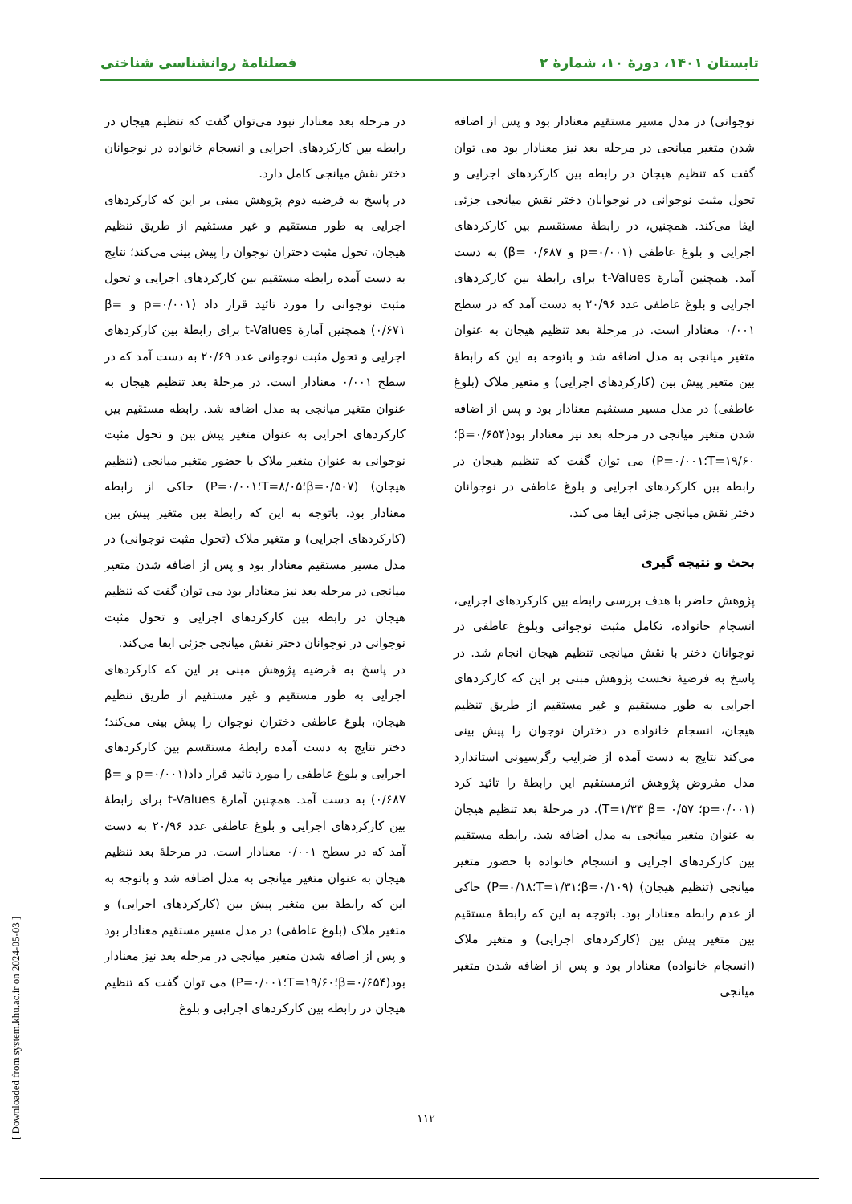تابستان ۱۴۰۱، دورهٔ ۱۰، شمارهٔ ۲ فصلنامهٔ روانشناسی شناختی
نوجوانی) در مدل مسیر مستقیم معنادار بود و پس از اضافه شدن متغیر میانجی در مرحله بعد نیز معنادار بود می توان گفت که تنظیم هیجان در رابطه بین کارکردهای اجرایی و تحول مثبت نوجوانی در نوجوانان دختر نقش میانجی جزئی ایفا می‌کند. همچنین، در رابطهٔ مستقسم بین کارکردهای اجرایی و بلوغ عاطفی (p=۰/۰۰۱ و β= ۰/۶۸۷) به دست آمد. همچنین آمارهٔ t-Values برای رابطهٔ بین کارکردهای اجرایی و بلوغ عاطفی عدد ۲۰/۹۶ به دست آمد که در سطح ۰/۰۰۱ معنادار است. در مرحلهٔ بعد تنظیم هیجان به عنوان متغیر میانجی به مدل اضافه شد و باتوجه به این که رابطهٔ بین متغیر پیش بین (کارکردهای اجرایی) و متغیر ملاک (بلوغ عاطفی) در مدل مسیر مستقیم معنادار بود و پس از اضافه شدن متغیر میانجی در مرحله بعد نیز معنادار بود(β=۰/۶۵۴؛T=۱۹/۶۰؛P=۰/۰۰۱) می توان گفت که تنظیم هیجان در رابطه بین کارکردهای اجرایی و بلوغ عاطفی در نوجوانان دختر نقش میانجی جزئی ایفا می کند.
بحث و نتیجه گیری
پژوهش حاضر با هدف بررسی رابطه بین کارکردهای اجرایی، انسجام خانواده، تکامل مثبت نوجوانی وبلوغ عاطفی در نوجوانان دختر با نقش میانجی تنظیم هیجان انجام شد. در پاسخ به فرضیهٔ نخست پژوهش مبنی بر این که کارکردهای اجرایی به طور مستقیم و غیر مستقیم از طریق تنظیم هیجان، انسجام خانواده در دختران نوجوان را پیش بینی می‌کند نتایج به دست آمده از ضرایب رگرسیونی استاندارد مدل مفروض پژوهش اثرمستقیم این رابطهٔ را تائید کرد (p=۰/۰۰۱؛ T=۱/۳۳ β= ۰/۵۷). در مرحلهٔ بعد تنظیم هیجان به عنوان متغیر میانجی به مدل اضافه شد. رابطه مستقیم بین کارکردهای اجرایی و انسجام خانواده با حضور متغیر میانجی (تنظیم هیجان) (β=۰/۱۰۹؛T=۱/۳۱؛P=۰/۱۸) حاکی از عدم رابطه معنادار بود. باتوجه به این که رابطهٔ مستقیم بین متغیر پیش بین (کارکردهای اجرایی) و متغیر ملاک (انسجام خانواده) معنادار بود و پس از اضافه شدن متغیر میانجی
در مرحله بعد معنادار نبود می‌توان گفت که تنظیم هیجان در رابطه بین کارکردهای اجرایی و انسجام خانواده در نوجوانان دختر نقش میانجی کامل دارد.
در پاسخ به فرضیه دوم پژوهش مبنی بر این که کارکردهای اجرایی به طور مستقیم و غیر مستقیم از طریق تنظیم هیجان، تحول مثبت دختران نوجوان را پیش بینی می‌کند؛ نتایج به دست آمده رابطه مستقیم بین کارکردهای اجرایی و تحول مثبت نوجوانی را مورد تائید قرار داد (p=۰/۰۰۱ و β= ۰/۶۷۱) همچنین آمارهٔ t-Values برای رابطهٔ بین کارکردهای اجرایی و تحول مثبت نوجوانی عدد ۲۰/۶۹ به دست آمد که در سطح ۰/۰۰۱ معنادار است. در مرحلهٔ بعد تنظیم هیجان به عنوان متغیر میانجی به مدل اضافه شد. رابطه مستقیم بین کارکردهای اجرایی به عنوان متغیر پیش بین و تحول مثبت نوجوانی به عنوان متغیر ملاک با حضور متغیر میانجی (تنظیم هیجان) (β=۰/۵۰۷؛T=۸/۰۵؛P=۰/۰۰۱) حاکی از رابطه معنادار بود. باتوجه به این که رابطهٔ بین متغیر پیش بین (کارکردهای اجرایی) و متغیر ملاک (تحول مثبت نوجوانی) در مدل مسیر مستقیم معنادار بود و پس از اضافه شدن متغیر میانجی در مرحله بعد نیز معنادار بود می توان گفت که تنظیم هیجان در رابطه بین کارکردهای اجرایی و تحول مثبت نوجوانی در نوجوانان دختر نقش میانجی جزئی ایفا می‌کند.
در پاسخ به فرضیه پژوهش مبنی بر این که کارکردهای اجرایی به طور مستقیم و غیر مستقیم از طریق تنظیم هیجان، بلوغ عاطفی دختران نوجوان را پیش بینی می‌کند؛ دختر نتایج به دست آمده رابطهٔ مستقسم بین کارکردهای اجرایی و بلوغ عاطفی را مورد تائید قرار داد(p=۰/۰۰۱ و β= ۰/۶۸۷) به دست آمد. همچنین آمارهٔ t-Values برای رابطهٔ بین کارکردهای اجرایی و بلوغ عاطفی عدد ۲۰/۹۶ به دست آمد که در سطح ۰/۰۰۱ معنادار است. در مرحلهٔ بعد تنظیم هیجان به عنوان متغیر میانجی به مدل اضافه شد و باتوجه به این که رابطهٔ بین متغیر پیش بین (کارکردهای اجرایی) و متغیر ملاک (بلوغ عاطفی) در مدل مسیر مستقیم معنادار بود و پس از اضافه شدن متغیر میانجی در مرحله بعد نیز معنادار بود(β=۰/۶۵۴؛T=۱۹/۶۰؛P=۰/۰۰۱) می توان گفت که تنظیم هیجان در رابطه بین کارکردهای اجرایی و بلوغ
۱۱۲
[ Downloaded from system.khu.ac.ir on 2024-05-03 ]